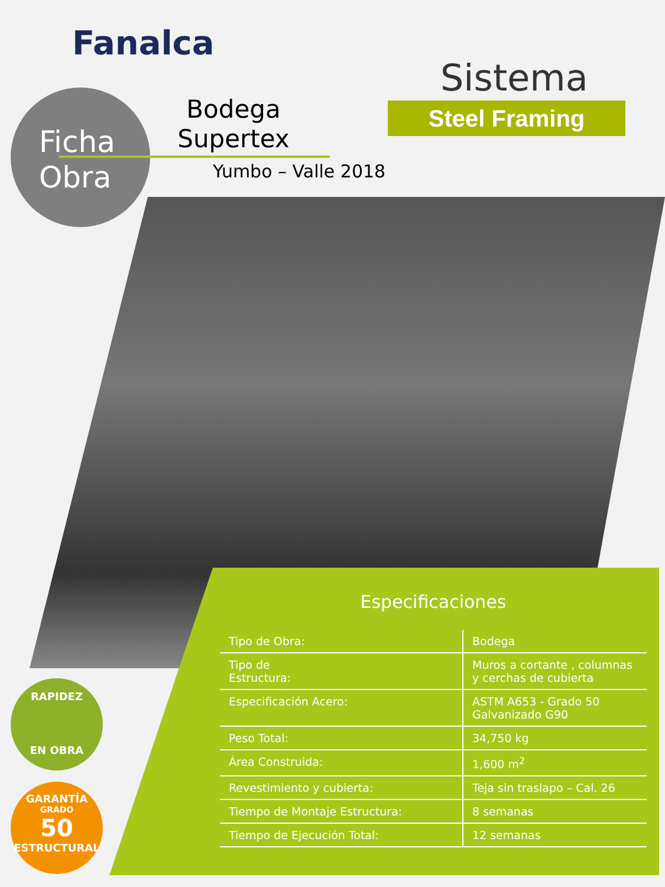Fanalca
Ficha
Obra
Bodega Supertex
Yumbo – Valle 2018
Sistema
Steel Framing
Especificaciones
| Tipo de Obra: | Bodega |
| Tipo de Estructura: | Muros a cortante , columnas y cerchas de cubierta |
| Especificación Acero: | ASTM A653 - Grado 50 Galvanizado G90 |
| Peso Total: | 34,750 kg |
| Área Construida: | 1,600 m<sup>2</sup> |
| Revestimiento y cubierta: | Teja sin traslapo – Cal. 26 |
| Tiempo de Montaje Estructura: | 8 semanas |
| Tiempo de Ejecución Total: | 12 semanas |
RAPIDEZ
EN OBRA
GARANTÍA
GRADO
50
ESTRUCTURAL